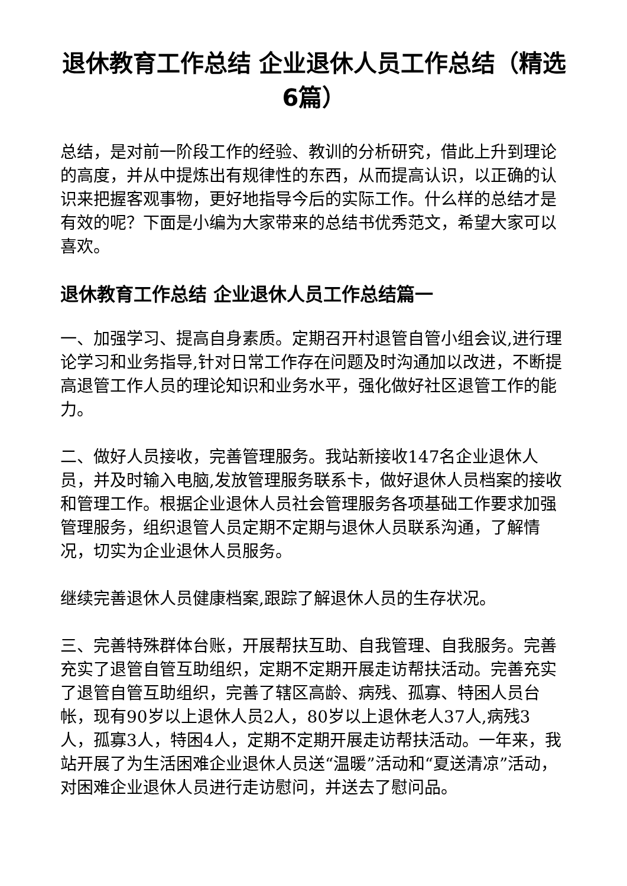退休教育工作总结 企业退休人员工作总结（精选6篇）
总结，是对前一阶段工作的经验、教训的分析研究，借此上升到理论的高度，并从中提炼出有规律性的东西，从而提高认识，以正确的认识来把握客观事物，更好地指导今后的实际工作。什么样的总结才是有效的呢？下面是小编为大家带来的总结书优秀范文，希望大家可以喜欢。
退休教育工作总结 企业退休人员工作总结篇一
一、加强学习、提高自身素质。定期召开村退管自管小组会议,进行理论学习和业务指导,针对日常工作存在问题及时沟通加以改进，不断提高退管工作人员的理论知识和业务水平，强化做好社区退管工作的能力。
二、做好人员接收，完善管理服务。我站新接收147名企业退休人员，并及时输入电脑,发放管理服务联系卡，做好退休人员档案的接收和管理工作。根据企业退休人员社会管理服务各项基础工作要求加强管理服务，组织退管人员定期不定期与退休人员联系沟通，了解情况，切实为企业退休人员服务。
继续完善退休人员健康档案,跟踪了解退休人员的生存状况。
三、完善特殊群体台账，开展帮扶互助、自我管理、自我服务。完善充实了退管自管互助组织，定期不定期开展走访帮扶活动。完善充实了退管自管互助组织，完善了辖区高龄、病残、孤寡、特困人员台帐，现有90岁以上退休人员2人，80岁以上退休老人37人,病残3 人，孤寡3人，特困4人，定期不定期开展走访帮扶活动。一年来，我站开展了为生活困难企业退休人员送“温暖”活动和“夏送清凉”活动，对困难企业退休人员进行走访慰问，并送去了慰问品。